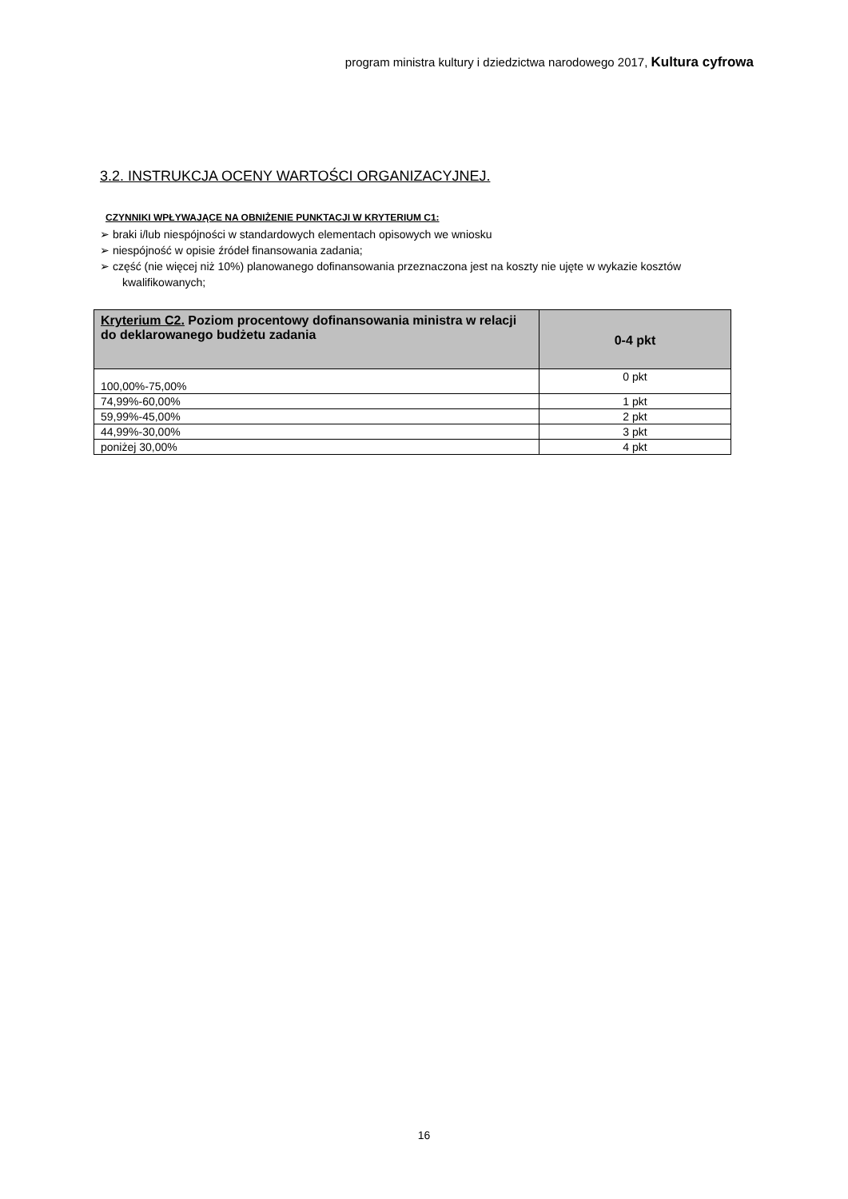program ministra kultury i dziedzictwa narodowego 2017, Kultura cyfrowa
3.2. INSTRUKCJA OCENY WARTOŚCI ORGANIZACYJNEJ.
CZYNNIKI WPŁYWAJĄCE NA OBNIŻENIE PUNKTACJI W KRYTERIUM C1:
➢ braki i/lub niespójności w standardowych elementach opisowych we wniosku
➢ niespójność w opisie źródeł finansowania zadania;
➢ część (nie więcej niż 10%) planowanego dofinansowania przeznaczona jest na koszty nie ujęte w wykazie kosztów kwalifikowanych;
| Kryterium C2. Poziom procentowy dofinansowania ministra w relacji do deklarowanego budżetu zadania | 0-4 pkt |
| --- | --- |
| 100,00%-75,00% | 0 pkt |
| 74,99%-60,00% | 1 pkt |
| 59,99%-45,00% | 2 pkt |
| 44,99%-30,00% | 3 pkt |
| poniżej 30,00% | 4 pkt |
16